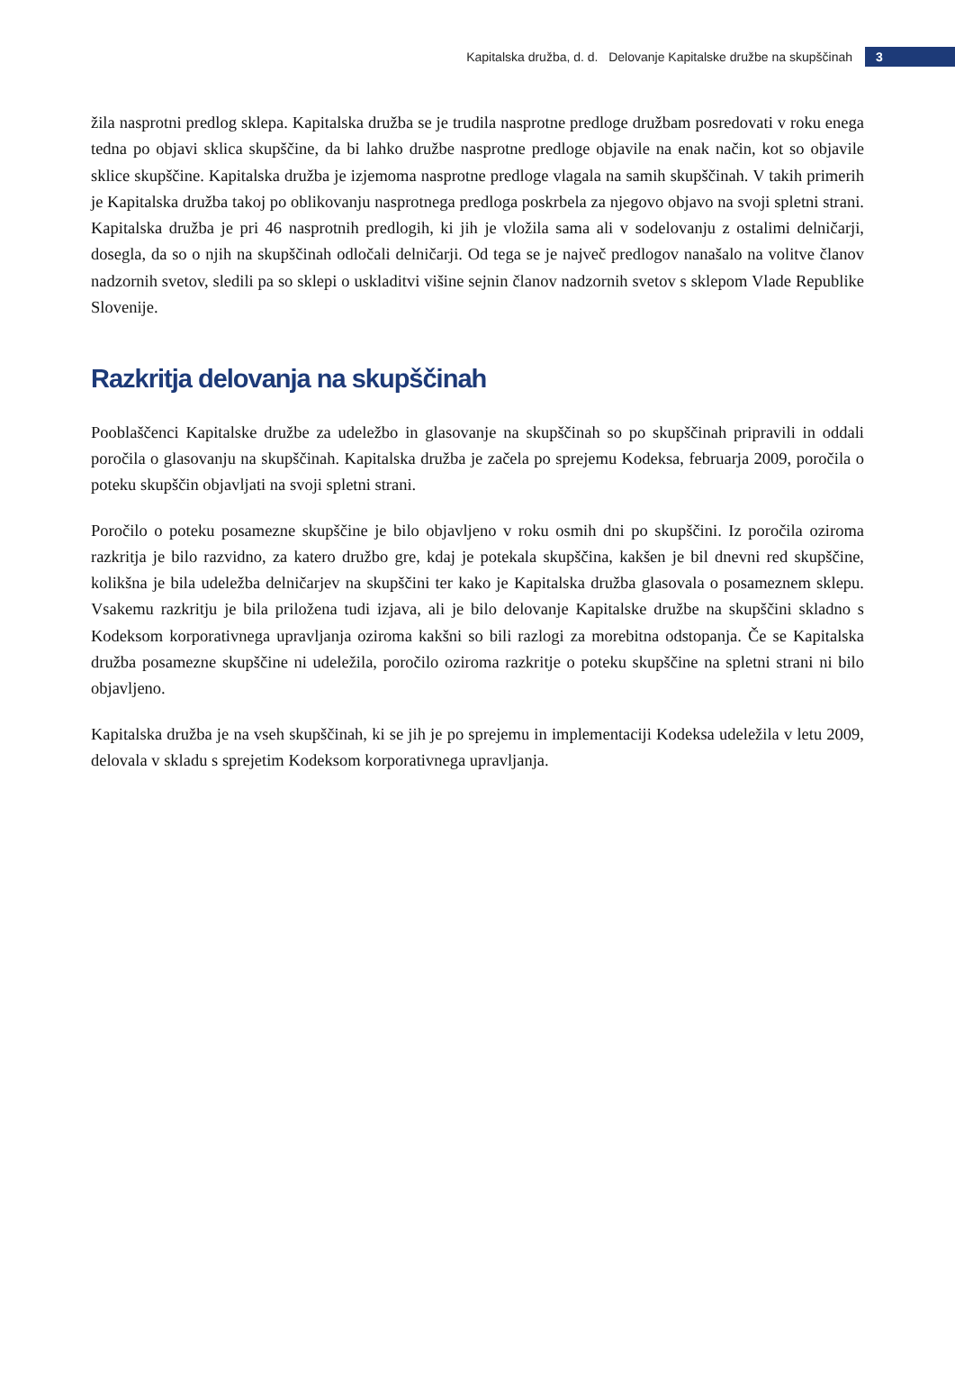Kapitalska družba, d. d. Delovanje Kapitalske družbe na skupščinah
3
žila nasprotni predlog sklepa. Kapitalska družba se je trudila nasprotne predloge družbam posredovati v roku enega tedna po objavi sklica skupščine, da bi lahko družbe nasprotne predloge objavile na enak način, kot so objavile sklice skupščine. Kapitalska družba je izjemoma nasprotne predloge vlagala na samih skupščinah. V takih primerih je Kapitalska družba takoj po oblikovanju nasprotnega predloga poskrbela za njegovo objavo na svoji spletni strani. Kapitalska družba je pri 46 nasprotnih predlogih, ki jih je vložila sama ali v sodelovanju z ostalimi delničarji, dosegla, da so o njih na skupščinah odločali delničarji. Od tega se je največ predlogov nanašalo na volitve članov nadzornih svetov, sledili pa so sklepi o uskladitvi višine sejnin članov nadzornih svetov s sklepom Vlade Republike Slovenije.
Razkritja delovanja na skupščinah
Pooblaščenci Kapitalske družbe za udeležbo in glasovanje na skupščinah so po skupščinah pripravili in oddali poročila o glasovanju na skupščinah. Kapitalska družba je začela po sprejemu Kodeksa, februarja 2009, poročila o poteku skupščin objavljati na svoji spletni strani.
Poročilo o poteku posamezne skupščine je bilo objavljeno v roku osmih dni po skupščini. Iz poročila oziroma razkritja je bilo razvidno, za katero družbo gre, kdaj je potekala skupščina, kakšen je bil dnevni red skupščine, kolikšna je bila udeležba delničarjev na skupščini ter kako je Kapitalska družba glasovala o posameznem sklepu. Vsakemu razkritju je bila priložena tudi izjava, ali je bilo delovanje Kapitalske družbe na skupščini skladno s Kodeksom korporativnega upravljanja oziroma kakšni so bili razlogi za morebitna odstopanja. Če se Kapitalska družba posamezne skupščine ni udeležila, poročilo oziroma razkritje o poteku skupščine na spletni strani ni bilo objavljeno.
Kapitalska družba je na vseh skupščinah, ki se jih je po sprejemu in implementaciji Kodeksa udeležila v letu 2009, delovala v skladu s sprejetim Kodeksom korporativnega upravljanja.